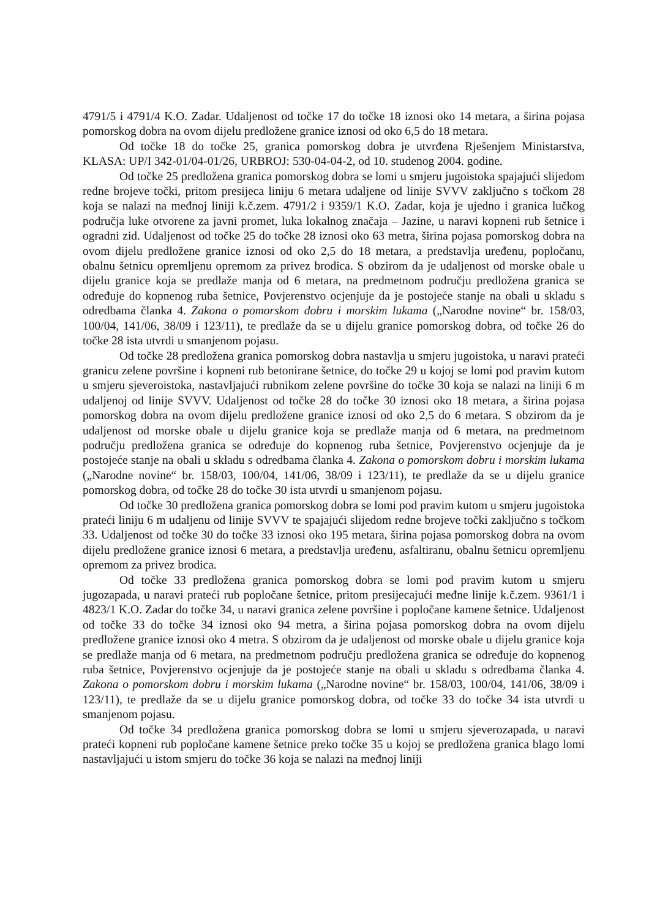4791/5 i 4791/4 K.O. Zadar. Udaljenost od točke 17 do točke 18 iznosi oko 14 metara, a širina pojasa pomorskog dobra na ovom dijelu predložene granice iznosi od oko 6,5 do 18 metara.
Od točke 18 do točke 25, granica pomorskog dobra je utvrđena Rješenjem Ministarstva, KLASA: UP/I 342-01/04-01/26, URBROJ: 530-04-04-2, od 10. studenog 2004. godine.
Od točke 25 predložena granica pomorskog dobra se lomi u smjeru jugoistoka spajajući slijedom redne brojeve točki, pritom presijeca liniju 6 metara udaljene od linije SVVV zaključno s točkom 28 koja se nalazi na međnoj liniji k.č.zem. 4791/2 i 9359/1 K.O. Zadar, koja je ujedno i granica lučkog područja luke otvorene za javni promet, luka lokalnog značaja – Jazine, u naravi kopneni rub šetnice i ogradni zid. Udaljenost od točke 25 do točke 28 iznosi oko 63 metra, širina pojasa pomorskog dobra na ovom dijelu predložene granice iznosi od oko 2,5 do 18 metara, a predstavlja uređenu, popločanu, obalnu šetnicu opremljenu opremom za privez brodica. S obzirom da je udaljenost od morske obale u dijelu granice koja se predlaže manja od 6 metara, na predmetnom području predložena granica se određuje do kopnenog ruba šetnice, Povjerenstvo ocjenjuje da je postojeće stanje na obali u skladu s odredbama članka 4. Zakona o pomorskom dobru i morskim lukama („Narodne novine“ br. 158/03, 100/04, 141/06, 38/09 i 123/11), te predlaže da se u dijelu granice pomorskog dobra, od točke 26 do točke 28 ista utvrdi u smanjenom pojasu.
Od točke 28 predložena granica pomorskog dobra nastavlja u smjeru jugoistoka, u naravi prateći granicu zelene površine i kopneni rub betonirane šetnice, do točke 29 u kojoj se lomi pod pravim kutom u smjeru sjeveroistoka, nastavljajući rubnikom zelene površine do točke 30 koja se nalazi na liniji 6 m udaljenoj od linije SVVV. Udaljenost od točke 28 do točke 30 iznosi oko 18 metara, a širina pojasa pomorskog dobra na ovom dijelu predložene granice iznosi od oko 2,5 do 6 metara. S obzirom da je udaljenost od morske obale u dijelu granice koja se predlaže manja od 6 metara, na predmetnom području predložena granica se određuje do kopnenog ruba šetnice, Povjerenstvo ocjenjuje da je postojeće stanje na obali u skladu s odredbama članka 4. Zakona o pomorskom dobru i morskim lukama („Narodne novine“ br. 158/03, 100/04, 141/06, 38/09 i 123/11), te predlaže da se u dijelu granice pomorskog dobra, od točke 28 do točke 30 ista utvrdi u smanjenom pojasu.
Od točke 30 predložena granica pomorskog dobra se lomi pod pravim kutom u smjeru jugoistoka prateći liniju 6 m udaljenu od linije SVVV te spajajući slijedom redne brojeve točki zaključno s točkom 33. Udaljenost od točke 30 do točke 33 iznosi oko 195 metara, širina pojasa pomorskog dobra na ovom dijelu predložene granice iznosi 6 metara, a predstavlja uređenu, asfaltiranu, obalnu šetnicu opremljenu opremom za privez brodica.
Od točke 33 predložena granica pomorskog dobra se lomi pod pravim kutom u smjeru jugozapada, u naravi prateći rub popločane šetnice, pritom presijecajući međne linije k.č.zem. 9361/1 i 4823/1 K.O. Zadar do točke 34, u naravi granica zelene površine i popločane kamene šetnice. Udaljenost od točke 33 do točke 34 iznosi oko 94 metra, a širina pojasa pomorskog dobra na ovom dijelu predložene granice iznosi oko 4 metra. S obzirom da je udaljenost od morske obale u dijelu granice koja se predlaže manja od 6 metara, na predmetnom području predložena granica se određuje do kopnenog ruba šetnice, Povjerenstvo ocjenjuje da je postojeće stanje na obali u skladu s odredbama članka 4. Zakona o pomorskom dobru i morskim lukama („Narodne novine“ br. 158/03, 100/04, 141/06, 38/09 i 123/11), te predlaže da se u dijelu granice pomorskog dobra, od točke 33 do točke 34 ista utvrdi u smanjenom pojasu.
Od točke 34 predložena granica pomorskog dobra se lomi u smjeru sjeverozapada, u naravi prateći kopneni rub popločane kamene šetnice preko točke 35 u kojoj se predložena granica blago lomi nastavljajući u istom smjeru do točke 36 koja se nalazi na međnoj liniji